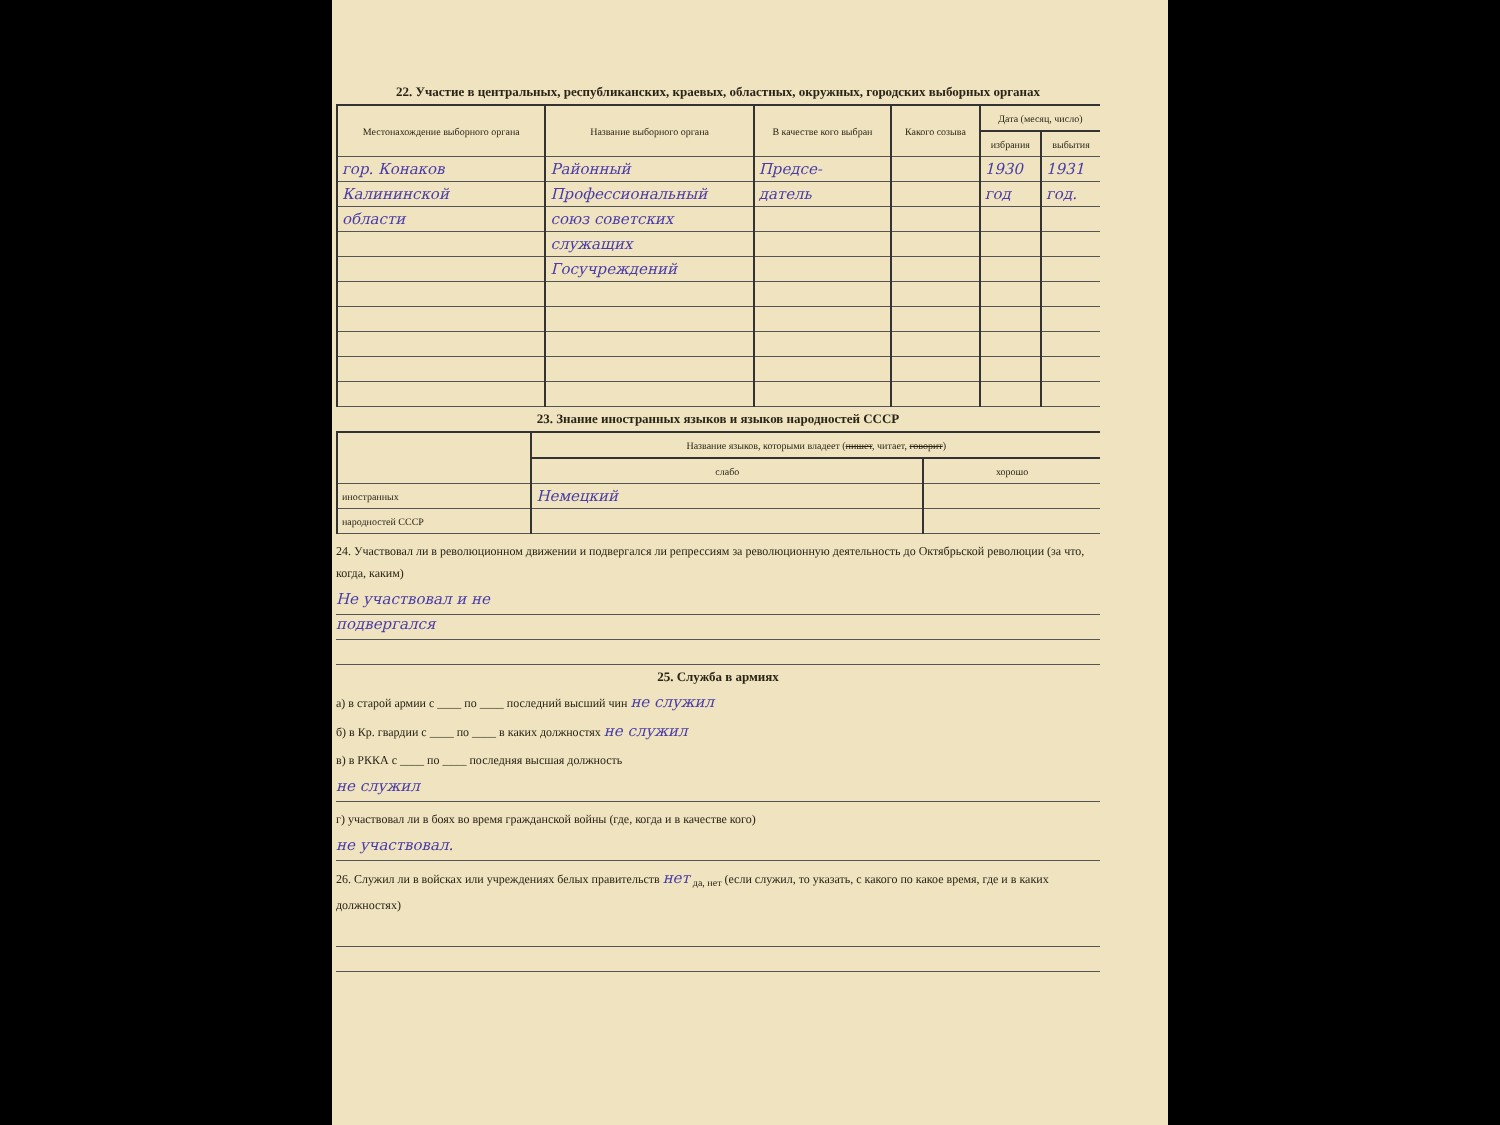22. Участие в центральных, республиканских, краевых, областных, окружных, городских выборных органах
| Местонахождение выборного органа | Название выборного органа | В качестве кого выбран | Какого созыва | Дата (месяц, число) | |
| --- | --- | --- | --- | --- | --- |
| | | | | избрания | выбытия |
| гор. Конаков | Районный | Предсе- | | 1930 | 1931 |
| Калининской | Профессиональный | датель | | год | год. |
| области | союз советских | | | | |
| | служащих | | | | |
| | Госучреждений | | | | |
23. Знание иностранных языков и языков народностей СССР
| | Название языков, которыми владеет ( пишет , читает, говорит ) | |
| --- | --- | --- |
| | слабо | хорошо |
| иностранных | Немецкий | |
| народностей СССР | | |
24. Участвовал ли в революционном движении и подвергался ли репрессиям за революционную деятельность до Октябрьской революции (за что, когда, каким)
Не участвовал и не
подвергался
25. Служба в армиях
а) в старой армии с ____ по ____ последний высший чин не служил
б) в Кр. гвардии с ____ по ____ в каких должностях не служил
в) в РККА с ____ по ____ последняя высшая должность
не служил
г) участвовал ли в боях во время гражданской войны (где, когда и в качестве кого)
не участвовал.
26. Служил ли в войсках или учреждениях белых правительств нет <sub>да, нет</sub> (если служил, то указать, с какого по какое время, где и в каких должностях)